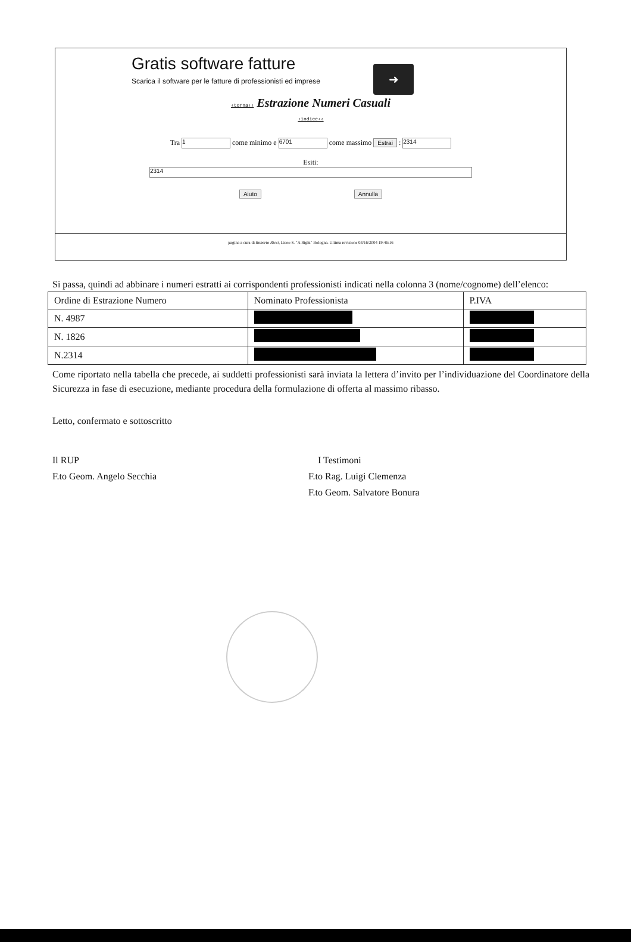Gratis software fatture
Scarica il software per le fatture di professionisti ed imprese
➜
‹torna‹‹ Estrazione Numeri Casuali
‹indice‹‹
Tra 1 come minimo e 6701 come massimo Estrai : 2314
Esiti:
2314
Aiuto Annulla
pagina a cura di Roberto Ricci, Liceo S. "A Righi" Bologna. Ultima revisione 03/16/2004 19:46:16
Si passa, quindi ad abbinare i numeri estratti ai corrispondenti professionisti indicati nella colonna 3 (nome/cognome) dell’elenco:
| Ordine di Estrazione Numero | Nominato Professionista | P.IVA |
| --- | --- | --- |
| N. 4987 | | |
| N. 1826 | | |
| N.2314 | | |
Come riportato nella tabella che precede, ai suddetti professionisti sarà inviata la lettera d’invito per l’individuazione del Coordinatore della Sicurezza in fase di esecuzione, mediante procedura della formulazione di offerta al massimo ribasso.
Letto, confermato e sottoscritto
Il RUP
F.to Geom. Angelo Secchia
I Testimoni
F.to Rag. Luigi Clemenza
F.to Geom. Salvatore Bonura